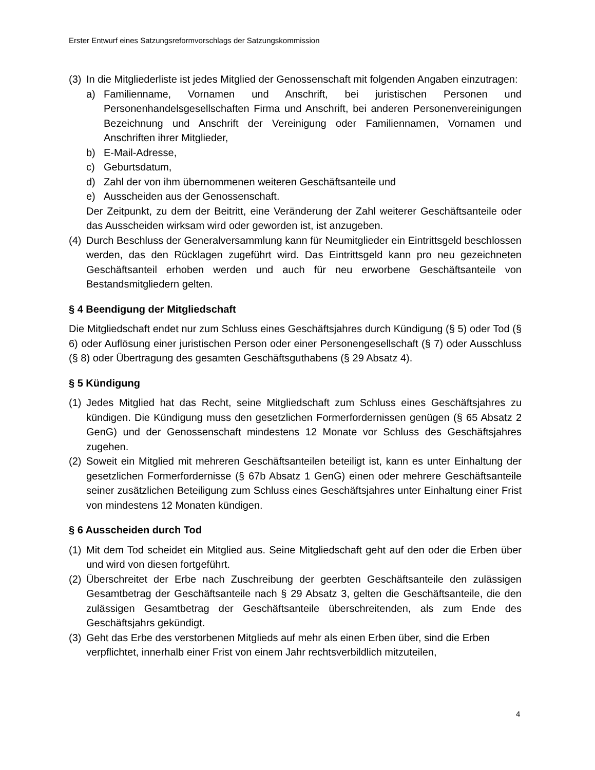Erster Entwurf eines Satzungsreformvorschlags der Satzungskommission
(3) In die Mitgliederliste ist jedes Mitglied der Genossenschaft mit folgenden Angaben einzutragen:
a) Familienname, Vornamen und Anschrift, bei juristischen Personen und Personenhandelsgesellschaften Firma und Anschrift, bei anderen Personenvereinigungen Bezeichnung und Anschrift der Vereinigung oder Familiennamen, Vornamen und Anschriften ihrer Mitglieder,
b) E-Mail-Adresse,
c) Geburtsdatum,
d) Zahl der von ihm übernommenen weiteren Geschäftsanteile und
e) Ausscheiden aus der Genossenschaft.
Der Zeitpunkt, zu dem der Beitritt, eine Veränderung der Zahl weiterer Geschäftsanteile oder das Ausscheiden wirksam wird oder geworden ist, ist anzugeben.
(4) Durch Beschluss der Generalversammlung kann für Neumitglieder ein Eintrittsgeld beschlossen werden, das den Rücklagen zugeführt wird. Das Eintrittsgeld kann pro neu gezeichneten Geschäftsanteil erhoben werden und auch für neu erworbene Geschäftsanteile von Bestandsmitgliedern gelten.
§ 4 Beendigung der Mitgliedschaft
Die Mitgliedschaft endet nur zum Schluss eines Geschäftsjahres durch Kündigung (§ 5) oder Tod (§ 6) oder Auflösung einer juristischen Person oder einer Personengesellschaft (§ 7) oder Ausschluss (§ 8) oder Übertragung des gesamten Geschäftsguthabens (§ 29 Absatz 4).
§ 5 Kündigung
(1) Jedes Mitglied hat das Recht, seine Mitgliedschaft zum Schluss eines Geschäftsjahres zu kündigen. Die Kündigung muss den gesetzlichen Formerfordernissen genügen (§ 65 Absatz 2 GenG) und der Genossenschaft mindestens 12 Monate vor Schluss des Geschäftsjahres zugehen.
(2) Soweit ein Mitglied mit mehreren Geschäftsanteilen beteiligt ist, kann es unter Einhaltung der gesetzlichen Formerfordernisse (§ 67b Absatz 1 GenG) einen oder mehrere Geschäftsanteile seiner zusätzlichen Beteiligung zum Schluss eines Geschäftsjahres unter Einhaltung einer Frist von mindestens 12 Monaten kündigen.
§ 6 Ausscheiden durch Tod
(1) Mit dem Tod scheidet ein Mitglied aus. Seine Mitgliedschaft geht auf den oder die Erben über und wird von diesen fortgeführt.
(2) Überschreitet der Erbe nach Zuschreibung der geerbten Geschäftsanteile den zulässigen Gesamtbetrag der Geschäftsanteile nach § 29 Absatz 3, gelten die Geschäftsanteile, die den zulässigen Gesamtbetrag der Geschäftsanteile überschreitenden, als zum Ende des Geschäftsjahrs gekündigt.
(3) Geht das Erbe des verstorbenen Mitglieds auf mehr als einen Erben über, sind die Erben verpflichtet, innerhalb einer Frist von einem Jahr rechtsverbildlich mitzuteilen,
4